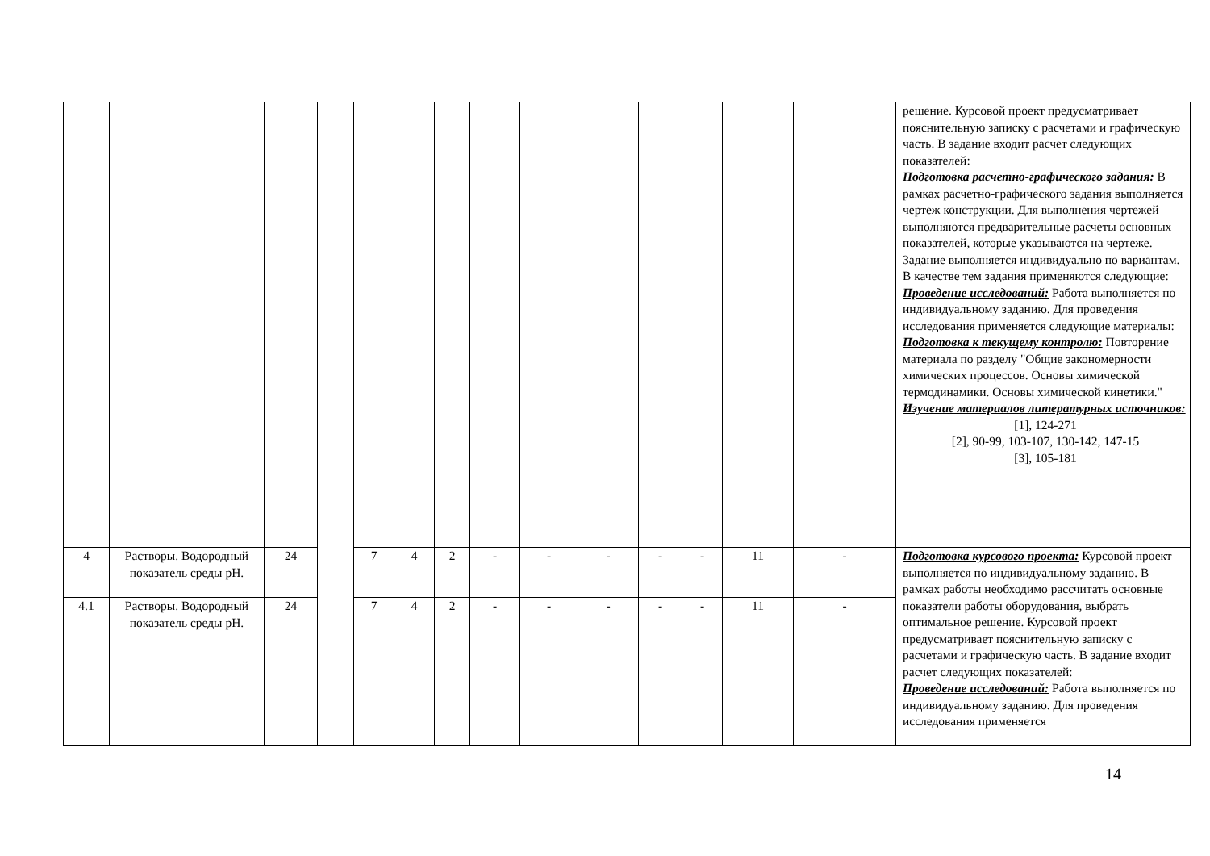| | | | | | | | | | | | | | | решение. Курсовой проект предусматривает пояснительную записку с расчетами и графическую часть. В задание входит расчет следующих показателей: Подготовка расчетно-графического задания: В рамках расчетно-графического задания выполняется чертеж конструкции. Для выполнения чертежей выполняются предварительные расчеты основных показателей, которые указываются на чертеже. Задание выполняется индивидуально по вариантам. В качестве тем задания применяются следующие: Проведение исследований: Работа выполняется по индивидуальному заданию. Для проведения исследования применяется следующие материалы: Подготовка к текущему контролю: Повторение материала по разделу "Общие закономерности химических процессов. Основы химической термодинамики. Основы химической кинетики." Изучение материалов литературных источников: [1], 124-271 [2], 90-99, 103-107, 130-142, 147-15 [3], 105-181 |
| 4 | Растворы. Водородный показатель среды pH. | 24 | | 7 | 4 | 2 | - | - | - | - | - | 11 | - | Подготовка курсового проекта: Курсовой проект выполняется по индивидуальному заданию. В рамках работы необходимо рассчитать основные показатели работы оборудования, выбрать оптимальное решение. Курсовой проект предусматривает пояснительную записку с расчетами и графическую часть. В задание входит расчет следующих показателей: Проведение исследований: Работа выполняется по индивидуальному заданию. Для проведения исследования применяется |
| 4.1 | Растворы. Водородный показатель среды pH. | 24 | | 7 | 4 | 2 | - | - | - | - | - | 11 | - | |
14